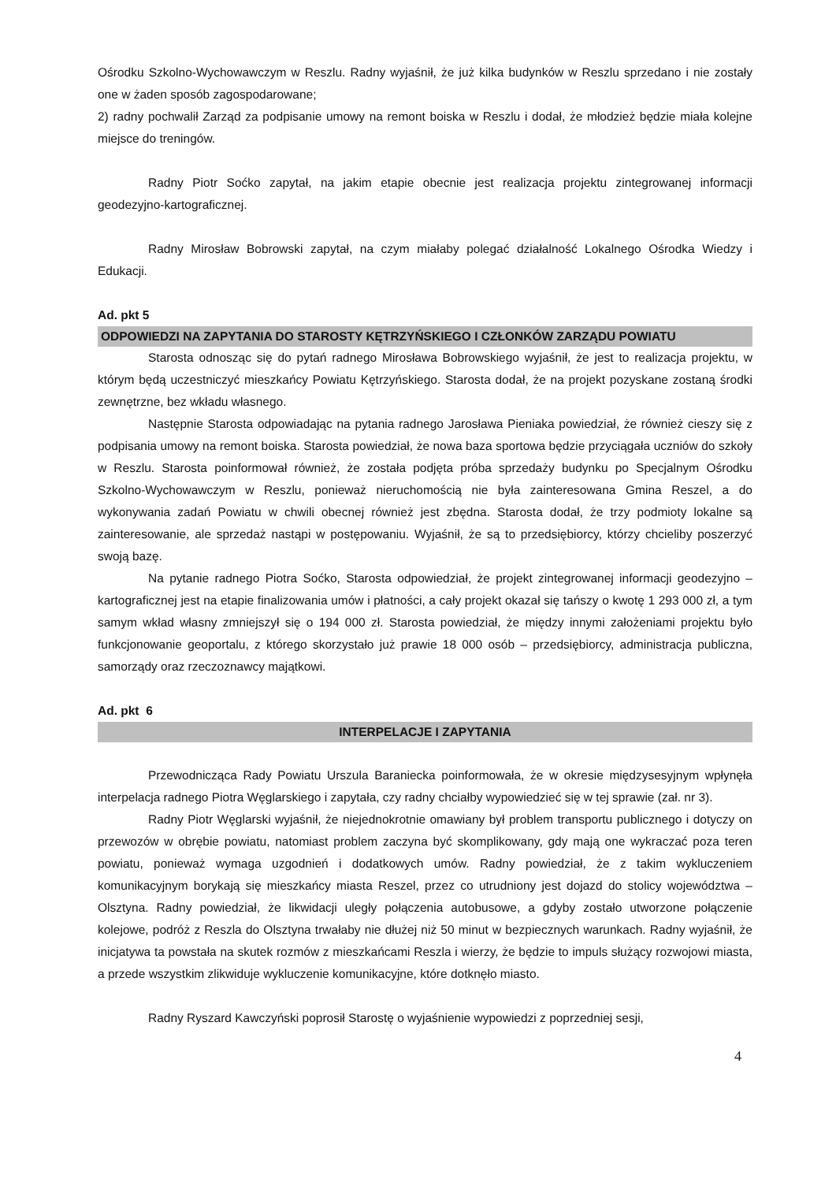Ośrodku Szkolno-Wychowawczym w Reszlu. Radny wyjaśnił, że już kilka budynków w Reszlu sprzedano i nie zostały one w żaden sposób zagospodarowane;
2) radny pochwalił Zarząd za podpisanie umowy na remont boiska w Reszlu i dodał, że młodzież będzie miała kolejne miejsce do treningów.
Radny Piotr Soćko zapytał, na jakim etapie obecnie jest realizacja projektu zintegrowanej informacji geodezyjno-kartograficznej.
Radny Mirosław Bobrowski zapytał, na czym miałaby polegać działalność Lokalnego Ośrodka Wiedzy i Edukacji.
Ad. pkt 5
ODPOWIEDZI NA ZAPYTANIA DO STAROSTY KĘTRZYŃSKIEGO I CZŁONKÓW ZARZĄDU POWIATU
Starosta odnosząc się do pytań radnego Mirosława Bobrowskiego wyjaśnił, że jest to realizacja projektu, w którym będą uczestniczyć mieszkańcy Powiatu Kętrzyńskiego. Starosta dodał, że na projekt pozyskane zostaną środki zewnętrzne, bez wkładu własnego.
Następnie Starosta odpowiadając na pytania radnego Jarosława Pieniaka powiedział, że również cieszy się z podpisania umowy na remont boiska. Starosta powiedział, że nowa baza sportowa będzie przyciągała uczniów do szkoły w Reszlu. Starosta poinformował również, że została podjęta próba sprzedaży budynku po Specjalnym Ośrodku Szkolno-Wychowawczym w Reszlu, ponieważ nieruchomością nie była zainteresowana Gmina Reszel, a do wykonywania zadań Powiatu w chwili obecnej również jest zbędna. Starosta dodał, że trzy podmioty lokalne są zainteresowanie, ale sprzedaż nastąpi w postępowaniu. Wyjaśnił, że są to przedsiębiorcy, którzy chcieliby poszerzyć swoją bazę.
Na pytanie radnego Piotra Soćko, Starosta odpowiedział, że projekt zintegrowanej informacji geodezyjno – kartograficznej jest na etapie finalizowania umów i płatności, a cały projekt okazał się tańszy o kwotę 1 293 000 zł, a tym samym wkład własny zmniejszył się o 194 000 zł. Starosta powiedział, że między innymi założeniami projektu było funkcjonowanie geoportalu, z którego skorzystało już prawie 18 000 osób – przedsiębiorcy, administracja publiczna, samorządy oraz rzeczoznawcy majątkowi.
Ad. pkt 6
INTERPELACJE I ZAPYTANIA
Przewodnicząca Rady Powiatu Urszula Baraniecka poinformowała, że w okresie międzysesyjnym wpłynęła interpelacja radnego Piotra Węglarskiego i zapytała, czy radny chciałby wypowiedzieć się w tej sprawie (zał. nr 3).
Radny Piotr Węglarski wyjaśnił, że niejednokrotnie omawiany był problem transportu publicznego i dotyczy on przewozów w obrębie powiatu, natomiast problem zaczyna być skomplikowany, gdy mają one wykraczać poza teren powiatu, ponieważ wymaga uzgodnień i dodatkowych umów. Radny powiedział, że z takim wykluczeniem komunikacyjnym borykają się mieszkańcy miasta Reszel, przez co utrudniony jest dojazd do stolicy województwa – Olsztyna. Radny powiedział, że likwidacji uległy połączenia autobusowe, a gdyby zostało utworzone połączenie kolejowe, podróż z Reszla do Olsztyna trwałaby nie dłużej niż 50 minut w bezpiecznych warunkach. Radny wyjaśnił, że inicjatywa ta powstała na skutek rozmów z mieszkańcami Reszla i wierzy, że będzie to impuls służący rozwojowi miasta, a przede wszystkim zlikwiduje wykluczenie komunikacyjne, które dotknęło miasto.
Radny Ryszard Kawczyński poprosił Starostę o wyjaśnienie wypowiedzi z poprzedniej sesji,
4